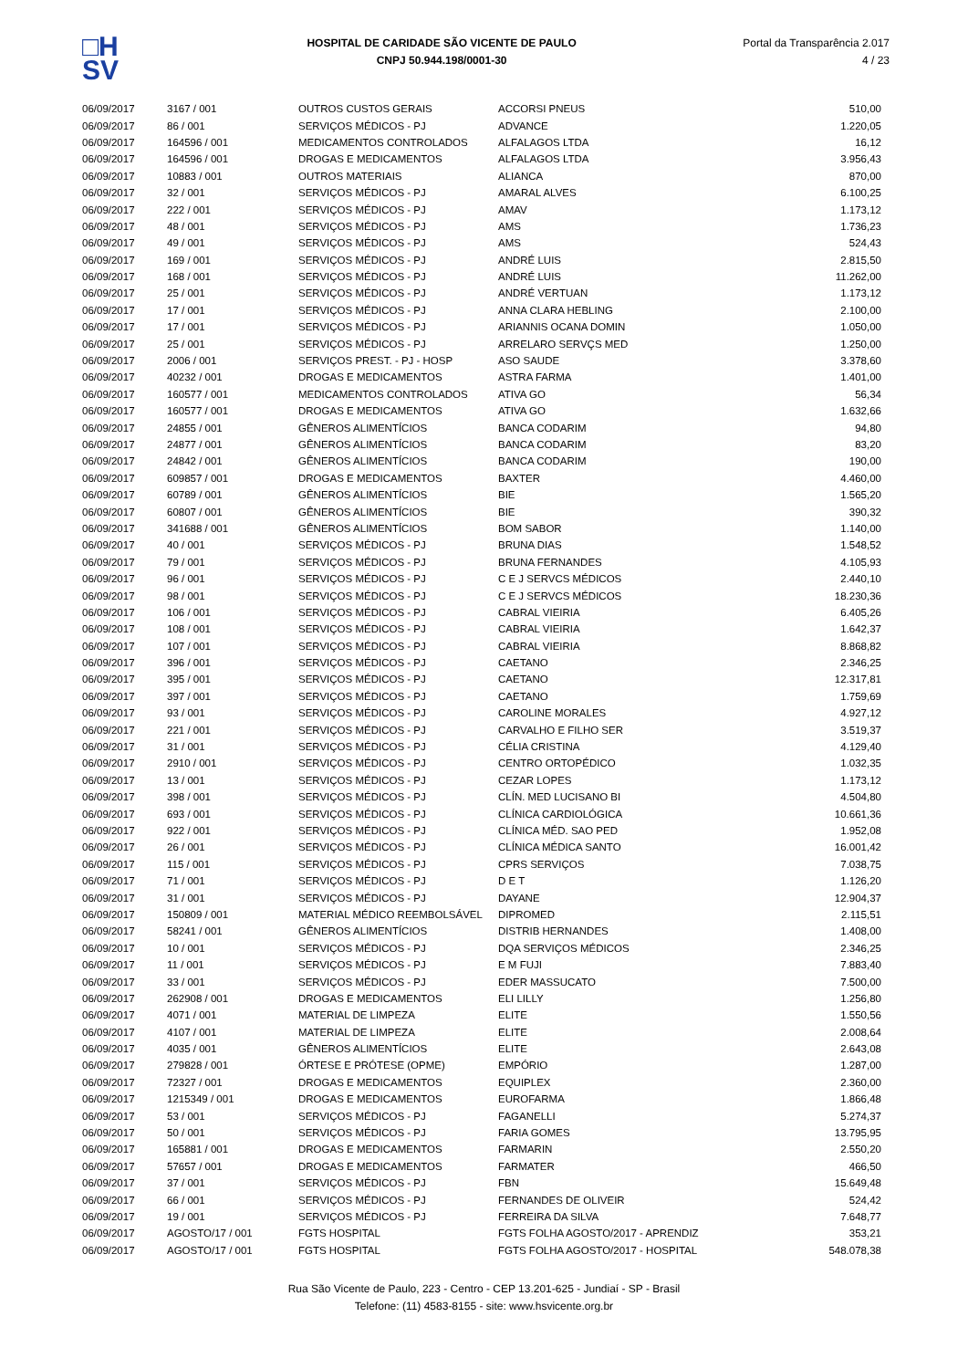□H
SV
HOSPITAL DE CARIDADE SÃO VICENTE DE PAULO
CNPJ 50.944.198/0001-30
Portal da Transparência 2.017
4 / 23
| 06/09/2017 | 3167 / 001 | OUTROS CUSTOS GERAIS | ACCORSI PNEUS | 510,00 |
| 06/09/2017 | 86 / 001 | SERVIÇOS MÉDICOS - PJ | ADVANCE | 1.220,05 |
| 06/09/2017 | 164596 / 001 | MEDICAMENTOS CONTROLADOS | ALFALAGOS LTDA | 16,12 |
| 06/09/2017 | 164596 / 001 | DROGAS E MEDICAMENTOS | ALFALAGOS LTDA | 3.956,43 |
| 06/09/2017 | 10883 / 001 | OUTROS MATERIAIS | ALIANCA | 870,00 |
| 06/09/2017 | 32 / 001 | SERVIÇOS MÉDICOS - PJ | AMARAL ALVES | 6.100,25 |
| 06/09/2017 | 222 / 001 | SERVIÇOS MÉDICOS - PJ | AMAV | 1.173,12 |
| 06/09/2017 | 48 / 001 | SERVIÇOS MÉDICOS - PJ | AMS | 1.736,23 |
| 06/09/2017 | 49 / 001 | SERVIÇOS MÉDICOS - PJ | AMS | 524,43 |
| 06/09/2017 | 169 / 001 | SERVIÇOS MÉDICOS - PJ | ANDRÉ LUIS | 2.815,50 |
| 06/09/2017 | 168 / 001 | SERVIÇOS MÉDICOS - PJ | ANDRÉ LUIS | 11.262,00 |
| 06/09/2017 | 25 / 001 | SERVIÇOS MÉDICOS - PJ | ANDRÉ VERTUAN | 1.173,12 |
| 06/09/2017 | 17 / 001 | SERVIÇOS MÉDICOS - PJ | ANNA CLARA HEBLING | 2.100,00 |
| 06/09/2017 | 17 / 001 | SERVIÇOS MÉDICOS - PJ | ARIANNIS OCANA DOMIN | 1.050,00 |
| 06/09/2017 | 25 / 001 | SERVIÇOS MÉDICOS - PJ | ARRELARO SERVÇS MED | 1.250,00 |
| 06/09/2017 | 2006 / 001 | SERVIÇOS PREST. - PJ - HOSP | ASO SAUDE | 3.378,60 |
| 06/09/2017 | 40232 / 001 | DROGAS E MEDICAMENTOS | ASTRA FARMA | 1.401,00 |
| 06/09/2017 | 160577 / 001 | MEDICAMENTOS CONTROLADOS | ATIVA GO | 56,34 |
| 06/09/2017 | 160577 / 001 | DROGAS E MEDICAMENTOS | ATIVA GO | 1.632,66 |
| 06/09/2017 | 24855 / 001 | GÊNEROS ALIMENTÍCIOS | BANCA CODARIM | 94,80 |
| 06/09/2017 | 24877 / 001 | GÊNEROS ALIMENTÍCIOS | BANCA CODARIM | 83,20 |
| 06/09/2017 | 24842 / 001 | GÊNEROS ALIMENTÍCIOS | BANCA CODARIM | 190,00 |
| 06/09/2017 | 609857 / 001 | DROGAS E MEDICAMENTOS | BAXTER | 4.460,00 |
| 06/09/2017 | 60789 / 001 | GÊNEROS ALIMENTÍCIOS | BIE | 1.565,20 |
| 06/09/2017 | 60807 / 001 | GÊNEROS ALIMENTÍCIOS | BIE | 390,32 |
| 06/09/2017 | 341688 / 001 | GÊNEROS ALIMENTÍCIOS | BOM SABOR | 1.140,00 |
| 06/09/2017 | 40 / 001 | SERVIÇOS MÉDICOS - PJ | BRUNA DIAS | 1.548,52 |
| 06/09/2017 | 79 / 001 | SERVIÇOS MÉDICOS - PJ | BRUNA FERNANDES | 4.105,93 |
| 06/09/2017 | 96 / 001 | SERVIÇOS MÉDICOS - PJ | C E J SERVCS MÉDICOS | 2.440,10 |
| 06/09/2017 | 98 / 001 | SERVIÇOS MÉDICOS - PJ | C E J SERVCS MÉDICOS | 18.230,36 |
| 06/09/2017 | 106 / 001 | SERVIÇOS MÉDICOS - PJ | CABRAL VIEIRIA | 6.405,26 |
| 06/09/2017 | 108 / 001 | SERVIÇOS MÉDICOS - PJ | CABRAL VIEIRIA | 1.642,37 |
| 06/09/2017 | 107 / 001 | SERVIÇOS MÉDICOS - PJ | CABRAL VIEIRIA | 8.868,82 |
| 06/09/2017 | 396 / 001 | SERVIÇOS MÉDICOS - PJ | CAETANO | 2.346,25 |
| 06/09/2017 | 395 / 001 | SERVIÇOS MÉDICOS - PJ | CAETANO | 12.317,81 |
| 06/09/2017 | 397 / 001 | SERVIÇOS MÉDICOS - PJ | CAETANO | 1.759,69 |
| 06/09/2017 | 93 / 001 | SERVIÇOS MÉDICOS - PJ | CAROLINE MORALES | 4.927,12 |
| 06/09/2017 | 221 / 001 | SERVIÇOS MÉDICOS - PJ | CARVALHO E FILHO SER | 3.519,37 |
| 06/09/2017 | 31 / 001 | SERVIÇOS MÉDICOS - PJ | CÉLIA CRISTINA | 4.129,40 |
| 06/09/2017 | 2910 / 001 | SERVIÇOS MÉDICOS - PJ | CENTRO ORTOPÉDICO | 1.032,35 |
| 06/09/2017 | 13 / 001 | SERVIÇOS MÉDICOS - PJ | CEZAR LOPES | 1.173,12 |
| 06/09/2017 | 398 / 001 | SERVIÇOS MÉDICOS - PJ | CLÍN. MED LUCISANO BI | 4.504,80 |
| 06/09/2017 | 693 / 001 | SERVIÇOS MÉDICOS - PJ | CLÍNICA CARDIOLÓGICA | 10.661,36 |
| 06/09/2017 | 922 / 001 | SERVIÇOS MÉDICOS - PJ | CLÍNICA MÉD. SAO PED | 1.952,08 |
| 06/09/2017 | 26 / 001 | SERVIÇOS MÉDICOS - PJ | CLÍNICA MÉDICA SANTO | 16.001,42 |
| 06/09/2017 | 115 / 001 | SERVIÇOS MÉDICOS - PJ | CPRS SERVIÇOS | 7.038,75 |
| 06/09/2017 | 71 / 001 | SERVIÇOS MÉDICOS - PJ | D E T | 1.126,20 |
| 06/09/2017 | 31 / 001 | SERVIÇOS MÉDICOS - PJ | DAYANE | 12.904,37 |
| 06/09/2017 | 150809 / 001 | MATERIAL MÉDICO REEMBOLSÁVEL | DIPROMED | 2.115,51 |
| 06/09/2017 | 58241 / 001 | GÊNEROS ALIMENTÍCIOS | DISTRIB HERNANDES | 1.408,00 |
| 06/09/2017 | 10 / 001 | SERVIÇOS MÉDICOS - PJ | DQA SERVIÇOS MÉDICOS | 2.346,25 |
| 06/09/2017 | 11 / 001 | SERVIÇOS MÉDICOS - PJ | E M FUJI | 7.883,40 |
| 06/09/2017 | 33 / 001 | SERVIÇOS MÉDICOS - PJ | EDER MASSUCATO | 7.500,00 |
| 06/09/2017 | 262908 / 001 | DROGAS E MEDICAMENTOS | ELI LILLY | 1.256,80 |
| 06/09/2017 | 4071 / 001 | MATERIAL DE LIMPEZA | ELITE | 1.550,56 |
| 06/09/2017 | 4107 / 001 | MATERIAL DE LIMPEZA | ELITE | 2.008,64 |
| 06/09/2017 | 4035 / 001 | GÊNEROS ALIMENTÍCIOS | ELITE | 2.643,08 |
| 06/09/2017 | 279828 / 001 | ÓRTESE E PRÓTESE (OPME) | EMPÓRIO | 1.287,00 |
| 06/09/2017 | 72327 / 001 | DROGAS E MEDICAMENTOS | EQUIPLEX | 2.360,00 |
| 06/09/2017 | 1215349 / 001 | DROGAS E MEDICAMENTOS | EUROFARMA | 1.866,48 |
| 06/09/2017 | 53 / 001 | SERVIÇOS MÉDICOS - PJ | FAGANELLI | 5.274,37 |
| 06/09/2017 | 50 / 001 | SERVIÇOS MÉDICOS - PJ | FARIA GOMES | 13.795,95 |
| 06/09/2017 | 165881 / 001 | DROGAS E MEDICAMENTOS | FARMARIN | 2.550,20 |
| 06/09/2017 | 57657 / 001 | DROGAS E MEDICAMENTOS | FARMATER | 466,50 |
| 06/09/2017 | 37 / 001 | SERVIÇOS MÉDICOS - PJ | FBN | 15.649,48 |
| 06/09/2017 | 66 / 001 | SERVIÇOS MÉDICOS - PJ | FERNANDES DE OLIVEIR | 524,42 |
| 06/09/2017 | 19 / 001 | SERVIÇOS MÉDICOS - PJ | FERREIRA DA SILVA | 7.648,77 |
| 06/09/2017 | AGOSTO/17 / 001 | FGTS HOSPITAL | FGTS FOLHA AGOSTO/2017 - APRENDIZ | 353,21 |
| 06/09/2017 | AGOSTO/17 / 001 | FGTS HOSPITAL | FGTS FOLHA AGOSTO/2017 - HOSPITAL | 548.078,38 |
Rua São Vicente de Paulo, 223 - Centro - CEP 13.201-625 - Jundiaí - SP - Brasil
Telefone: (11) 4583-8155 - site: www.hsvicente.org.br